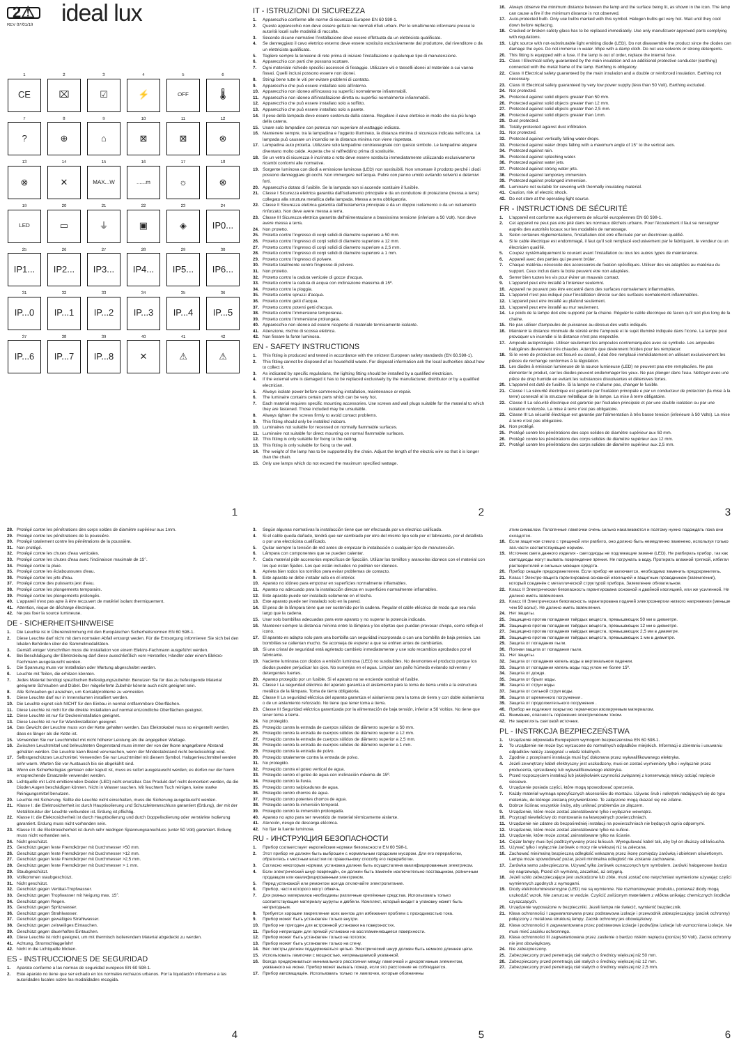2⚠ ideal lux
REV 07/01/19
| 1 CE | 2 ⌧ | 3 ☑ | 4 ⚡ | 5 OFF | 6 🌡 |
| 7 ? | 8 ⊕ | 9 ⌂ | 10 ⊠ | 11 ⊠ | 12 ⊗ |
| 13 ⊗ | 14 ✕ | 15 MAX...W | 16 ......m | 17 ☼ | 18 ⊗ |
| 19 LED | 20 ▭ | 21 ⏚ | 22 ▣ | 23 ◈ | 24 IP0... |
| 25 IP1... | 26 IP2... | 27 IP3... | 28 IP4... | 29 IP5... | 30 IP6... |
| 31 IP...0 | 32 IP...1 | 33 IP...2 | 34 IP...3 | 35 IP...4 | 36 IP...5 |
| 37 IP...6 | 38 IP...7 | 39 IP...8 | 40 ✕ | 41 ⚠ | 42 ⚠ |
1
IT - ISTRUZIONI DI SICUREZZA
1. Apparecchio conforme alle norme di sicurezza Europee EN 60 598-1.
2. Questo apparecchio non deve essere gettato nei normali rifiuti urbani. Per lo smaltimento informarsi presso le autorità locali sulle modalità di raccolta.
3. Secondo alcune normative l'installazione deve essere effettuata da un elettricista qualificato.
4. Se danneggiato il cavo elettrico esterno deve essere sostituito esclusivamente dal produttore, dal rivenditore o da un elettricista qualificato.
5. Togliere sempre la tensione di rete prima di iniziare l'installazione o qualunque tipo di manutenzione.
6. Apparecchio con parti che possono scottare.
7. Ogni materiale richiede specifici accessori di fissaggio. Utilizzare viti e tasselli idonei al materiale a cui vanno fissati. Quelli inclusi possono essere non idonei.
8. Stringi bene tutte le viti per evitare problemi di contatto.
9. Apparecchio che può essere installato solo all'interno.
10. Apparecchio non idoneo all'incasso su superfici normalmente infiammabili.
11. Apparecchio non idoneo all'installazione diretta su superfici normalmente infiammabili.
12. Apparecchio che può essere installato solo a soffitto.
13. Apparecchio che può essere installato solo a parete.
14. Il peso della lampada deve essere sostenuto dalla catena. Regolare il cavo elettrico in modo che sia più lungo della catena.
15. Usare solo lampadine con potenza non superiore al wattaggio indicato.
16. Mantenere sempre, tra la lampadina e l'oggetto illuminato, la distanza minima di sicurezza indicata nell'icona. La lampada può causare un incendio se la distanza minima non viene rispettata.
17. Lampadina auto protetta. Utilizzare solo lampadine contrassegnate con questo simbolo. Le lampadine alogene diventano molto calde. Aspetta che si raffreddino prima di sostituirle.
18. Se un vetro di sicurezza è incrinato o rotto deve essere sostituito immediatamente utilizzando esclusivamente ricambi conformi alle normative.
19. Sorgente luminosa con diodi a emissione luminosa (LED) non sostituibili. Non smontare il prodotto perché i diodi possono danneggiare gli occhi. Non immergere nell'acqua. Pulire con panno umido evitando solventi e detersivi forti.
20. Apparecchio dotato di fusibile. Se la lampada non si accende sostituire il fusibile.
21. Classe I Sicurezza elettrica garantita dall'isolamento principale e da un conduttore di protezione (messa a terra) collegato alla struttura metallica della lampada. Messa a terra obbligatoria.
22. Classe II Sicurezza elettrica garantita dall'isolamento principale e da un doppio isolamento o da un isolamento rinforzato. Non deve avere messa a terra.
23. Classe III Sicurezza elettrica garantita dall'alimentazione a bassissima tensione (inferiore a 50 Volt). Non deve avere messa a terra.
24. Non protetto.
25. Protetto contro l'ingresso di corpi solidi di diametro superiore a 50 mm.
26. Protetto contro l'ingresso di corpi solidi di diametro superiore a 12 mm.
27. Protetto contro l'ingresso di corpi solidi di diametro superiore a 2,5 mm.
28. Protetto contro l'ingresso di corpi solidi di diametro superiore a 1 mm.
29. Protetto contro l'ingresso di polvere.
30. Protetto totalmente contro l'ingresso di polvere.
31. Non protetto.
32. Protetto contro la caduta verticale di gocce d'acqua.
33. Protetto contro la caduta di acqua con inclinazione massima di 15º.
34. Protetto contro la pioggia.
35. Protetto contro spruzzi d'acqua.
36. Protetto contro getti d'acqua.
37. Protetto contro potenti getti d'acqua.
38. Protetto contro l'immersione temporanea.
39. Protetto contro l'immersione prolungata.
40. Apparecchio non idoneo ad essere ricoperto di materiale termicamente isolante.
41. Attenzione, rischio di scossa elettrica.
42. Non fissare la fonte luminosa.
EN - SAFETY INSTRUCTIONS
1. This fitting is produced and tested in accordance with the strictest European safety standards (EN 60.598-1).
2. This fitting cannot be disposed of as household waste. For disposal information ask the local authorities about how to collect it.
3. As indicated by specific regulations, the lighting fitting should be installed by a qualified electrician.
4. If the external wire is damaged it has to be replaced exclusively by the manufacturer, distributor or by a qualified electrician.
5. Always isolate power before commencing installation, maintenance or repair.
6. The luminaire contains certain parts which can be very hot.
7. Each material requires specific mounting accessories. Use screws and wall plugs suitable for the material to which they are fastened. Those included may be unsuitable.
8. Always tighten the screws firmly to avoid contact problems.
9. This fitting should only be installed indoors.
10. Luminaires not suitable for recessed on normally flammable surfaces.
11. Luminaire not suitable for direct mounting on normal flammable surfaces.
12. This fitting is only suitable for fixing to the ceiling.
13. This fitting is only suitable for fixing to the wall.
14. The weight of the lamp has to be supported by the chain. Adjust the length of the electric wire so that it is longer than the chain.
15. Only use lamps which do not exceed the maximum specified wattage.
2
16. Always observe the minimum distance between the lamp and the surface being lit, as shown in the icon. The lamp can cause a fire if the minimum distance is not observed.
17. Auto-protected bulb. Only use bulbs marked with this symbol. Halogen bulbs get very hot. Wait until they cool down before replacing.
18. Cracked or broken safety glass has to be replaced immediately. Use only manufcturer approved parts complying with regulations.
19. Light source with not-substitutable light emitting diode (LED). Do not disassemble the product since the diodes can damage the eyes. Do not immerse in water. Wipe with a damp cloth. Do not use solvents or strong detergents.
20. This fitting is equipped with a fuse. If the lamp is out of order, replace the internal fuse.
21. Class I Electrical safety guaranteed by the main insulation and an additional protective conductor (earthing) connected with the metal frame of the lamp. Earthing is obligatory.
22. Class II Electrical safety guaranteed by the main insulation and a double or reinforced insulation. Earthing not necessary.
23. Class III Electrical safety guaranteed by very low power supply (less than 50 Volt). Earthing excluded.
24. Not protected.
25. Protected against solid objects greater than 50 mm.
26. Protected against solid objects greater than 12 mm.
27. Protected against solid objects greater than 2,5 mm.
28. Protected against solid objects greater than 1mm.
29. Dust protected.
30. Totally protected against dust infiltration.
31. Not protected.
32. Protected against vertically falling water drops.
33. Protected against water drops falling with a maximum angle of 15° to the vertical axis.
34. Protected against rain.
35. Protected against splashing water.
36. Protected against water jets.
37. Protected against strong water jets.
38. Protected against temporary immersion.
39. Protected against prolonged immersion.
40. Luminaire not suitable for covering with thermally insulating material.
41. Caution, risk of electric shock.
42. Do not stare at the operating light source.
FR - INSTRUCTIONS DE SÉCURITÉ
1. L'appareil est conforme aux règlements de sécurité européennes EN 60 598-1.
2. Cet appareil ne peut pas etre jeté dans les normaux déchets urbains. Pour l'écoulement il faut se renseigner auprès des autorités locaux sur les modalités de ramassage.
3. Selon certaines règlementations, l'installation doit etre effectuée par un électricien qualifié.
4. Si le cable électrique est endommagé, il faut qu'il soit remplacé exclusivement par le fabriquant, le vendeur ou un électricien qualifié.
5. Coupez systématiquement le courant avant l'installation ou tous les autres types de maintenance.
6. Appareil avec des parties qui peuvent brûler.
7. Chaque matériau nécessite des accessoires de fixation spécifiques. Utiliser des vis adaptées au matériau du support. Ceux inclus dans la boite peuvent etre non adaptées.
8. Serrer bien tuotes les vis pour éviter un mauvais contact.
9. L'appareil peut etre installé à l'interieur seulemnt.
10. Appareil ne pouvant pas être encastré dans des surfaces normalement inflammables.
11. L'appareil n'est pas indiqué pour l'installation directe sur des surfaces normalement inflammables.
12. L'appareil peut etre installé au plafond seulement.
13. L'appareil peut etre installé au mur seulement.
14. Le poids de la lampe doit etre supporté par la chaine. Réguler le cable électrique de facon qu'il soit plus long de la chaine.
15. Ne pas utiliser d'ampoules de puissance au-dessus des watts indiqués.
16. Maintenir la distance minimale de sûreté entre l'ampoule et le sujet illuminé indiquée dans l'icone. La lampe peut provoquer un incendie si la distance n'est pas respectée.
17. Ampoule autoprotégée. Utiliser seulement les ampoules contremarquées avec ce symbole. Les ampoules halogènes deviennent très chaudes. Attendre que deviennent froides pour les remplacer.
18. Si le verre de protéction est fissuré ou cassé, il doit étre remplacé immédiatement en utilisant exclusivement les pièces de rechange conformes à la législation.
19. Les diodes à emission lumineuse de la source lumineuse (LED) ne peuvent pas etre remplacées. Ne pas démonter le produit, car les diodes peuvent endommager les yeux. Ne pas plonger dans l'eau. Nettoyer avec une pièce de drap humide en evitant les substances dissolvantes et détersives fortes.
20. L'appareil est doté de fusible. Si la lampe ne s'allume pas, changer le fusible.
21. Classe I La sécurité électrique est garantie par l'isolation principale e par un conducteur de protection (la mise à la terre) connecté al la structure métallique de la lampe. La mise à terre obligatoire.
22. Classe II La sécurité électrique est garantie par l'isolation principale et par une double isolation ou par une isolation renforcée. La mise à terre n'est pas obligatoire.
23. Classe III La sécurité électrique est garantie par l'alimentation à très basse tension (inferieure à 50 Volts). La mise à terre n'est pas obligatoire.
24. Non protégé.
25. Protégé contre les pénétrations des cops solides de diamètre supérieur aux 50 mm.
26. Protégé contre les pénétrations des corps solides de diamètre supérieur aux 12 mm.
27. Protégé contre les pénétrations des corps solides de diamètre supérieur aux 2,5 mm.
3
28. Protégé contre les pénétrations des corps soldes de diamètre supérieur aux 1mm.
29. Protégé contre les pénétrations de la poussière.
30. Protégé totalement contre les pénétrations de la poussière.
31. Non protégé.
32. Protégé contre les chutes d'eau verticales.
33. Protégé contre les chutes d'eau avec l'inclinaison maximale de 15°.
34. Protégé contre la pluie.
35. Protégé contre les éclaboussures d'eau.
36. Protégé contre les jets d'eau.
37. Protégé contre des puissants jest d'eau.
38. Protégé contre les plongements temporairs.
39. Protégé contre les plongements prolongés.
40. L'appareil n'est pas apte à être recouvert de matériel isolant thermiquement.
41. Attention, risque de décharge électrique.
42. Ne pas fixer la source lumineuse.
DE - SICHERHEITSHINWEISE
1. Die Leuchte ist in Übereinstimmung mit den Europäischen Sicherheitsnormen EN 60 598-1.
2. Diese Leuchte darf nicht mit dem normalen Abfall entsorgt weden. Für die Entsorgung informieren Sie sich bei den lokalen Behörden über die Sammelmodalitäten.
3. Gemäß einiger Vorschriften muss die Installation von einem Elektro-Fachmann ausgeführt werden.
4. Bei Beschädigung der Elektroleitung darf diese ausschließlich vom Hersteller, Händler oder einem Elektro-Fachmann ausgetauscht werden.
5. Die Spannung muss vor Installation oder Wartung abgeschaltet werden.
6. Leuchte mit Teilen, die erhitzen könnten.
7. Jedes Material benötigt spezifischen Befestigungszubehör. Benutzen Sie für das zu befestigende Material geeignete Schrauben und Dübel. Der mitgelieferte Zubehör könnte auch nicht geeignet sein.
8. Alle Schrauben gut anziehen, um Kontaktprobleme zu vermeiden.
9. Diese Leuchte darf nur in Innenräumen installiert werden.
10. Die Leuchte eignet sich NICHT für den Einbau in normal entflammbare Oberflächen.
11. Diese Leuchte ist nicht für die direkte Installation auf normal entzündliche Oberflächen geeignet.
12. Diese Leuchte ist nur für Deckeninstallation geeignet.
13. Diese Leuchte ist nur für Wandinstallation geeignet.
14. Das Gewicht der Leuchte muss von der Kette gehalten werden. Das Elektrokabel muss so eingestellt werden, dass es länger als die Kette ist.
15. Verwenden Sie nur Leuchtmittel mit nicht höherer Leistung als die angegeben Wattage.
16. Zwischen Leuchtmittel und beleuchteten Gegenstand muss immer der von der Ikone angegebene Abstand gehalten werden. Die Leuchte kann Brand verursachen, wenn der Mindestabstand nicht berücksichtigt wird.
17. Selbstgeschütztes Leuchtmittel. Verwenden Sie nur Leuchtmittel mit diesem Symbol. Halogenleuchtmittel werden sehr warm. Warten Sie vor Austausch bis sie abgekühlt sind.
18. Wenn ein Sicherheitsglas gerissen oder kaputt ist, muss es sofort ausgetauscht werden; es dürfen nur der Norm entsprechende Ersatzteile verwendet werden.
19. Lichtquelle mit Licht-emittierenden Dioden (LED) nicht ersetzbar. Das Produkt darf nicht demontiert werden, da die Dioden Augen beschädigen können. Nicht in Wasser tauchen. Mit feuchtem Tuch reinigen, keine starke Reinigungsmittel benutzen.
20. Leuchte mit Sicherung. Sollte die Leuchte nicht einschalten, muss die Sicherung ausgetauscht werden.
21. Klasse I: die Elektrosicherheit ist durch Hauptisolierung und Schutzleiteranschluss garantiert (Erdung), der mit der Metallstruktur der Leuchte verbunden ist. Erdung ist pflichtig.
22. Klasse II: die Elektrosicherheit ist durch Hauptisolierung und durch Doppelisolierung oder verstärkte Isolierung garantiert. Erdung muss nicht vorhanden sein.
23. Klasse III: die Elektrosicherheit ist durch sehr niedrigen Spannungsanschluss (unter 50 Volt) garantiert. Erdung muss nicht vorhanden sein.
24. Nicht geschützt.
25. Geschützt gegen feste Fremdkörper mit Durchmesser >50 mm.
26. Geschützt gegen feste Fremdkörper mit Durchmesser >12 mm.
27. Geschützt gegen feste Fremdkörper mit Durchmesser >2,5 mm.
28. Geschützt gegen feste Fremdkörper mit Durchmesser > 1 mm.
29. Staubgeschützt.
30. Vollkommen staubgeschützt.
31. Nicht geschützt.
32. Geschützt gegen Vertikal-Tropfwasser.
33. Geschützt gegen Tropfwasser mit Neigung max. 15°.
34. Geschützt gegen Regen.
35. Geschützt gegen Spritzwasser.
36. Geschützt gegen Strahlwasser.
37. Geschützt gegen gewaltiges Strahlwasser.
38. Geschützt gegen zeitweiliges Eintauchen.
39. Geschützt gegen dauerhaftes Eintauchen.
40. Diese Leuchte ist nicht geeignet, um mit thermisch isolierendem Material abgedeckt zu werden.
41. Achtung, Stromschlaggefahr!
42. Nicht in die Lichtquelle blicken.
ES - INSTRUCCIONES DE SEGURIDAD
1. Aparato conforme a las normas de seguridad europeos EN 60 598-1.
2. Este aparato no tiene que ser echado en los normales rechazos urbanos. Por la liquidación informarse a las autoridades locales sobre las modalidades recogida.
4
3. Según algunas normativas la instalacción tiene que ser efectuada por un electrico calificado.
4. Si el cable queda dañado, tendrá que ser cambiado por otro del mismo tipo solo por el fabricante, por el detallista o por una electricista cualificado.
5. Quitar siempre la tensión de red antes de empezar la instalacción o cualquier tipo de manutención.
6. Lámpara con componentes que se pueden calentar.
7. Cada material pide accesorios especificos de fijacción. Utilizar los tornillos y arancelas idoneos con el material con los que estan fijados. Los que están incluidos no podrian ser idoneos.
8. Aprieta bien todos los tornillos para evitar problemas de contacto.
9. Este aparato se debe instalar solo en el interior.
10. Aparato no idóneo para empotrar en superficies normalmente inflamables.
11. Aparato no adecuado para la instalacción directa en superficies normalmente inflamables.
12. Este aparato puede ser instalado solamente en el techo.
13. Este aparato puede ser instalado solo en la pared.
14. El peso de la lámpara tiene que ser sostenido por la cadena. Regular el cable eléctrico de modo que sea más largo que la cadena.
15. Usar solo bombillas adecuadas para este aparato y no superar la potencia indicada.
16. Mantener siempre la distancia mínima entre la lámpara y los objetos que puedan provocar chispa, como refleja el icono.
17. El aparato es adapto solo para una bombilla con seguridad incorporada o con una bombilla de baja presion. Las bombillas se calientan mucho. Se aconseja de esperar a que se enfrien antes de cambiarlas.
18. Si una cristal de seguridad está agrietado cambielo inmediatamente y use solo recambios aprobados por el fabricante.
19. Naciente luminosa con diodos a emisión luminosa (LED) no sustituibles. No desmontes el producto porque los diodos pueden perjudicar los ojos. No sumerjas en el agua. Limpiar con paño húmedo evitando solventes y detergentes fuertes.
20. Aparato protegido por un fusible. Si el aparato no se enciende sostituir el fusible.
21. Classe I La seguridad eléctrica del aparato garantiza el aislamiento para la toma de tierra unido a la estructura metálica de la lámpara. Toma de tierra obligatoria.
22. Classe II La seguridad eléctrica del aparato garantiza el aislamiento para la toma de tierra y con doble aislamiento o de un aislamiento reforzado. No tiene que tener toma a tierra.
23. Classe III Seguridad eléctrica garantizada por la alimentación de baja tensión, inferior a 50 Voltios. No tiene que tener toma a tierra.
24. No protegido.
25. Protegido contra la entrada de cuerpos sòlidos de diàmetro superior a 50 mm.
26. Protegido contra la entrada de cuerpos sòlidos de diàmetro superior a 12 mm.
27. Protegido contra la entrada de cuerpos sòlidos de diàmetro superior a 2,5 mm.
28. Protegido contra la entrada de cuerpos sòlidos de diàmetro superior a 1 mm.
29. Protegido contra la entrada de polvo.
30. Protegido totalemente contra la entrada de polvo.
31. No protegido.
32. Protegido contra el goteo vertical de agua.
33. Protegido contro el goteo de agua con inclinación máxima de 15º.
34. Protegido contro la lluvia.
35. Protegido contro salpicaduras de agua.
36. Protegido contro chorros de agua.
37. Protegido contro potentes chorros de agua.
38. Protegido contro la inmersión temporal.
39. Protegido contro la inmersión prolongada.
40. Aparato no apto para ser revestido de material térmicamente aislante.
41. Atención, riesgo de descarga eléctrica.
42. No fijar la fuente luminosa.
RU - ИНСТРУКЦИЯ БЕЗОПАСНОСТИ
1. Прибор соответствует европейским нормам безопасности EN 60 598-1.
2. Этот прибор не должен быть выброшен с нормальным городским мусором. Для его переработки, обратитесь к местным властям по правильному способу его переработки.
3. Согласно некоторым нормам, установка должна быть осуществлена квалифицированным электриком.
4. Если электрический шнур повреждён, он должен быть заменён исключительно поставщиком, розничным продавцом или квалифицированным электриком.
5. Перед установкой или ремонтом всегда отключайте электропитание.
6. Прибор, части которого могут обжечь.
7. Для разных материалов необходимы различные крепёжные средства. Использовать только соответствующие материалу шурупы и дюбели. Комплект, который входит в упаковку может быть непригодным.
8. Требуется хорошее закрепление всех винтов для избежания проблем с проходимостью тока.
9. Прибор может быть установлен только внутри.
10. Прибор не пригоден для встроенной установки на поверхностях.
11. Прибор непригоден для прямой установки на воспламеняющиеся поверхности.
12. Прибор может быть установлен только на потолок.
13. Прибор может быть установлен только на стену.
14. Вес люстры должен поддерживаться цепью. Электрический шнур должен быть немного длиннее цепи.
15. Использовать лампочки с мощностью, непревышаемой указанной.
16. Всегда придерживаться минимального расстояния между лампочкой и декоративным элементом, указанного на иконе. Прибор может вызвать пожар, если это расстояние не соблюдается.
17. Прибор автозащищён. Использовать только те лампочки, которые обозначены
5
этим символом. Галогенные лампочки очень сильно накаливаются и поэтому нужно подождать пока они охладятся.
18. Если защитное стекло с трещиной или разбито, оно должно быть немедленно заменено, используя только зап.части соответствующие нормам.
19. Источник света данного изделия - светодиоды не подлежащие замене (LED). Не разбирать прибор, так как светодиоды могут вызвать повреждение зрения. Не погружать в воду. Протирать влажной тряпкой, избегая растворителей и сильных моющих средств.
20. Прибор снащён предохранителем. Если прибор не включается, необходимо заменить предохранитель.
21. Класс I Электро-защита гарантирована основной изоляцией и защитным проводником (заземление), который соеденён с металлической структурой прибора. Заземление обязательное.
22. Класс II Электрическая безопасность гарантирована основной и двойной изоляцией, или же усиленной. Не должно иметь заземления.
23. Класс III Электрическая безопасность гарантирована подачей электроэнергии низкого напряжения (меньше чем 50 вольт). Не должно иметь заземления.
24. Нет защиты.
25. Защищено против попадания твёрдых веществ, превышающих 50 мм в диаметре.
26. Защищено против попадания твёрдых веществ, превышающих 12 мм в диаметре.
27. Защищено против попадания твёрдых веществ, превышающих 2,5 мм в диаметре.
28. Защищено против попадания твёрдых веществ, превышающих 1 мм в диаметре.
29. Защита от попадания пыли.
30. Полная защита от попадания пыли.
31. Нет защиты.
32. Защита от попадания капель воды в вертикальном падении.
33. Защита от попадания капель воды под углом не более 15º.
34. Защита от дождя.
35. Защита от брызг воды.
36. Защита от струи воды.
37. Защита от сильной струи воды.
38. Защита от временного погружения .
39. Защита от продолжительного погружения .
40. Прибор не подлежит покрытию термически изолируемым материалом.
41. Внимание, опасность поражения электрическим током.
42. Не закреплять световой источник.
PL - INSTRKCJA BEZPIECZEŃSTWA
1. Urządzenie odpowiada Europejskim wymogom bezpieczenstwa EN 60 598-1.
2. To urządzenie nie może byc wyrzucone do normalnych odpadków miejskich. Informacji o zbieraniu i usuwaniu odpadków należy zasięgnać u władz lokalnych.
3. Zgodnie z przepisami instalacja musi być dokonana przez wykwalifikowanego elektryka.
4. Jeżeli zewnętrzny kabel elektryczny jest uszkodzony, musi on zostać wymieniony tylko i wyłącznie przez producenta, sprzedawcę lub wykwalifikowanego elektryka.
5. Przed rozpoczęciem instalacji lub jakiejkolwiek czynności związanej z konserwacją należy odciąć napięcie sieciowe.
6. Urządzenie posiada części, które mogą spowodować oparzenia.
7. Każdy materiał wymaga specyficznych akcesoriów do montażu. Używac śrub i nakrętek nadających się do typu materiału, do którego zostaną przytwierdzone. Te załączone mogą okazać się nie zdatne.
8. Dobrze ściśnac wszystkie śruby, aby uniknać problemów ze złączem.
9. Urządzenie, które może zostać zainstalowane tylko i wyłącznie wewnątrz.
10. Przyrząd niewłaściwy do montowania na łatwopalnych powierzchniach.
11. Urządzenie nie zdatne do bezpośredniej instalacji na powierzchniach nie będących ognio odpornymi.
12. Urządzenie, które może zostać zainstalowane tylko na suficie.
13. Urządzenie, które może zostać zainstalowane tylko na ścianie.
14. Ciężar lampy musi być podtrzymywany przez łańcuch. Wyregulować kabel tak, aby był on dłuższy od łańcucha.
15. Używać tylko i wyłącznie żarówek o mocy nie wiekszej niż ta zalecana.
16. Zachować minimalną bezpieczną odległość wskazaną przez ikonę pomiędzy żarówką i obiektem oświetlonym. Lampa może spowodować pożar, jeżeli minimalna odległość nie zostanie zachowana.
17. Żarówka samo zabezpieczona. Używać tylko żarówek oznaczonych tym symbolem. żarówki halogenowe bardzo się nagrzewają. Przed ich wymianą, zaczekać, aż ostygną.
18. Jeżeli szkło zabezpieczające jest uszkodzone lub zbite, musi zostać ono natychmiast wymienione używając części wymiennych zgodnych z wymogami.
19. Diody elektroluminescencyjne (LED) nie są wymienne. Nie rozmontowywac produktu, poniewaź diody mogą uszkodzić wzrok. Nie zanurzac w wodzie. Czyścić zwilżonym materiałem z włókna unikając chemicznych środków czyszczących.
20. Urządzenie wyposażone w bezpieczniki. Jezeli lampa nie świecić, wymienić bezpiecznik.
21. Klasa ochronności I zagwarantowana przez podstawowa izolacje i przewodnik zabezpieczający (zacisk ochronny) połączony z metalowa strukturą lampy. Zacisk ochronny jes obowiązkowy.
22. Klasa ochronności II zagwarantowana przez podstawowa izolacje i podwójna izolacje lub wzmocniona izolacje. Nie musi mieć zacisku ochronnego.
23. Klasa ochronności III zagwarantowana przez zasilenie o bardzo niskim napięciu (poniżej 50 Volt). Zacisk ochronny nie jest obowiązkowy.
24. Nie zabezpieczony.
25. Zabezpieczony przed penetracją ciał stałych o średnicy większej niż 50 mm.
26. Zabezpieczony przed penetracją ciał stałych o średnicy większej niż 12 mm.
27. Zabezpieczony przed penetracją ciał stałych o średnicy większej niż 2,5 mm.
6